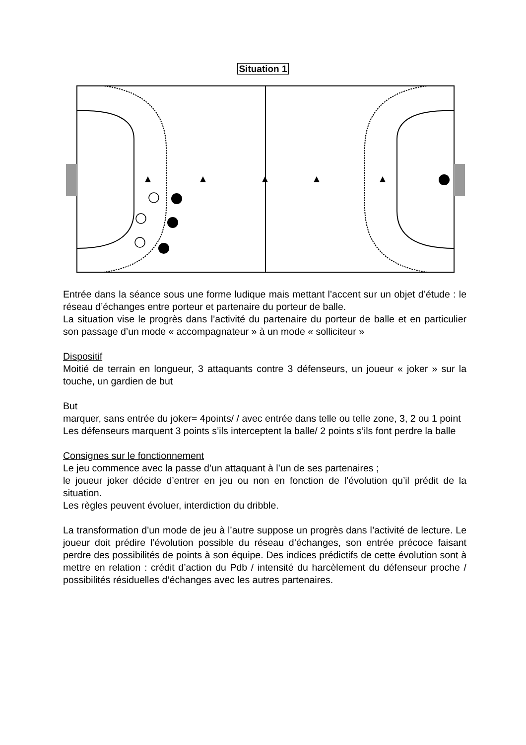Situation 1
Entrée dans la séance sous une forme ludique mais mettant l’accent sur un objet d’étude : le réseau d’échanges entre porteur et partenaire du porteur de balle.
La situation vise le progrès dans l’activité du partenaire du porteur de balle et en particulier son passage d’un mode « accompagnateur » à un mode « solliciteur »
Dispositif
Moitié de terrain en longueur, 3 attaquants contre 3 défenseurs, un joueur « joker » sur la touche, un gardien de but
But
marquer, sans entrée du joker= 4points/ / avec entrée dans telle ou telle zone, 3, 2 ou 1 point
Les défenseurs marquent 3 points s’ils interceptent la balle/ 2 points s’ils font perdre la balle
Consignes sur le fonctionnement
Le jeu commence avec la passe d’un attaquant à l’un de ses partenaires ;
le joueur joker décide d’entrer en jeu ou non en fonction de l’évolution qu’il prédit de la situation.
Les règles peuvent évoluer, interdiction du dribble.
La transformation d’un mode de jeu à l’autre suppose un progrès dans l’activité de lecture. Le joueur doit prédire l’évolution possible du réseau d’échanges, son entrée précoce faisant perdre des possibilités de points à son équipe. Des indices prédictifs de cette évolution sont à mettre en relation : crédit d’action du Pdb / intensité du harcèlement du défenseur proche / possibilités résiduelles d’échanges avec les autres partenaires.